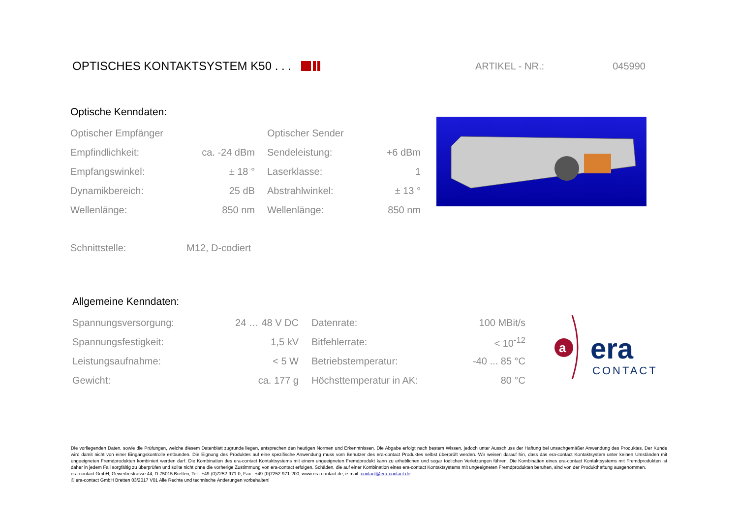OPTISCHES KONTAKTSYSTEM K50 . . . ARTIKEL - NR.: 045990
Optische Kenndaten:
| Optischer Empfänger | | | Optischer Sender | |
| Empfindlichkeit: | ca. -24 dBm | | Sendeleistung: | +6 dBm |
| Empfangswinkel: | ± 18 ° | | Laserklasse: | 1 |
| Dynamikbereich: | 25 dB | | Abstrahlwinkel: | ± 13 ° |
| Wellenlänge: | 850 nm | | Wellenlänge: | 850 nm |
| Schnittstelle: | M12, D-codiert |
Allgemeine Kenndaten:
| Spannungsversorgung: | 24 … 48 V DC | | Datenrate: | 100 MBit/s |
| Spannungsfestigkeit: | 1,5 kV | | Bitfehlerrate: | < 10<sup>-12</sup> |
| Leistungsaufnahme: | < 5 W | | Betriebstemperatur: | -40 ... 85 °C |
| Gewicht: | ca. 177 g | | Höchsttemperatur in AK: | 80 °C |
a
era
CONTACT
Die vorliegenden Daten, sowie die Prüfungen, welche diesem Datenblatt zugrunde liegen, entsprechen den heutigen Normen und Erkenntnissen. Die Abgabe erfolgt nach bestem Wissen, jedoch unter Ausschluss der Haftung bei unsachgemäßer Anwendung des Produktes. Der Kunde wird damit nicht von einer Eingangskontrolle entbunden. Die Eignung des Produktes auf eine spezifische Anwendung muss vom Benutzer des era-contact Produktes selbst überprüft werden. Wir weisen darauf hin, dass das era-contact Kontaktsystem unter keinen Umständen mit ungeeigneten Fremdprodukten kombiniert werden darf. Die Kombination des era-contact Kontaktsystems mit einem ungeeigneten Fremdprodukt kann zu erheblichen und sogar tödlichen Verletzungen führen. Die Kombination eines era-contact Kontaktsystems mit Fremdprodukten ist daher in jedem Fall sorgfältig zu überprüfen und sollte nicht ohne die vorherige Zustimmung von era-contact erfolgen. Schäden, die auf einer Kombination eines era-contact Kontaktsystems mit ungeeigneten Fremdprodukten beruhen, sind von der Produkthaftung ausgenommen.
era-contact GmbH, Gewerbestrasse 44, D-75015 Bretten, Tel.: +49-(0)7252-971-0, Fax.: +49-(0)7252-971-200, www.era-contact.de, e-mail: contact@era-contact.de
© era-contact GmbH Bretten 03/2017 V01 Alle Rechte und technische Änderungen vorbehalten!